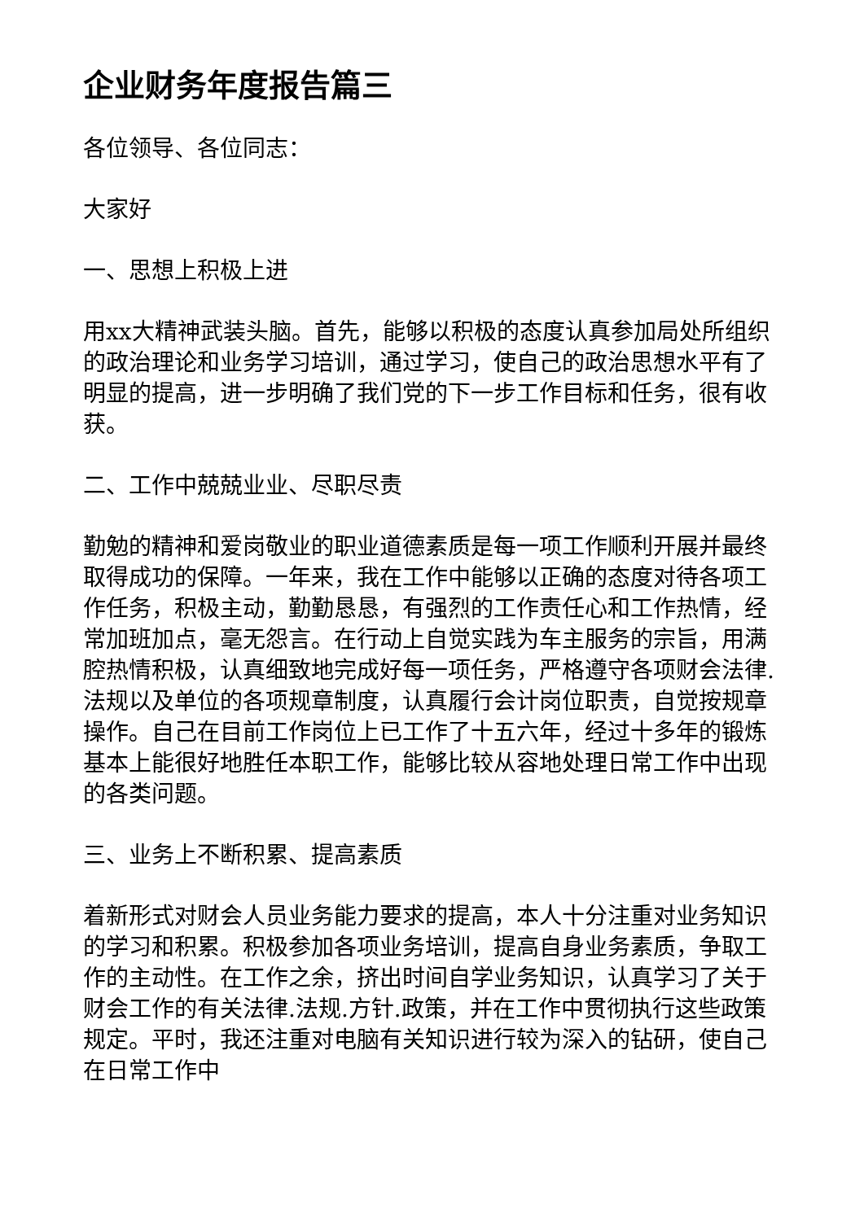企业财务年度报告篇三
各位领导、各位同志：
大家好
一、思想上积极上进
用xx大精神武装头脑。首先，能够以积极的态度认真参加局处所组织的政治理论和业务学习培训，通过学习，使自己的政治思想水平有了明显的提高，进一步明确了我们党的下一步工作目标和任务，很有收获。
二、工作中兢兢业业、尽职尽责
勤勉的精神和爱岗敬业的职业道德素质是每一项工作顺利开展并最终取得成功的保障。一年来，我在工作中能够以正确的态度对待各项工作任务，积极主动，勤勤恳恳，有强烈的工作责任心和工作热情，经常加班加点，毫无怨言。在行动上自觉实践为车主服务的宗旨，用满腔热情积极，认真细致地完成好每一项任务，严格遵守各项财会法律.法规以及单位的各项规章制度，认真履行会计岗位职责，自觉按规章操作。自己在目前工作岗位上已工作了十五六年，经过十多年的锻炼基本上能很好地胜任本职工作，能够比较从容地处理日常工作中出现的各类问题。
三、业务上不断积累、提高素质
着新形式对财会人员业务能力要求的提高，本人十分注重对业务知识的学习和积累。积极参加各项业务培训，提高自身业务素质，争取工作的主动性。在工作之余，挤出时间自学业务知识，认真学习了关于财会工作的有关法律.法规.方针.政策，并在工作中贯彻执行这些政策规定。平时，我还注重对电脑有关知识进行较为深入的钻研，使自己在日常工作中